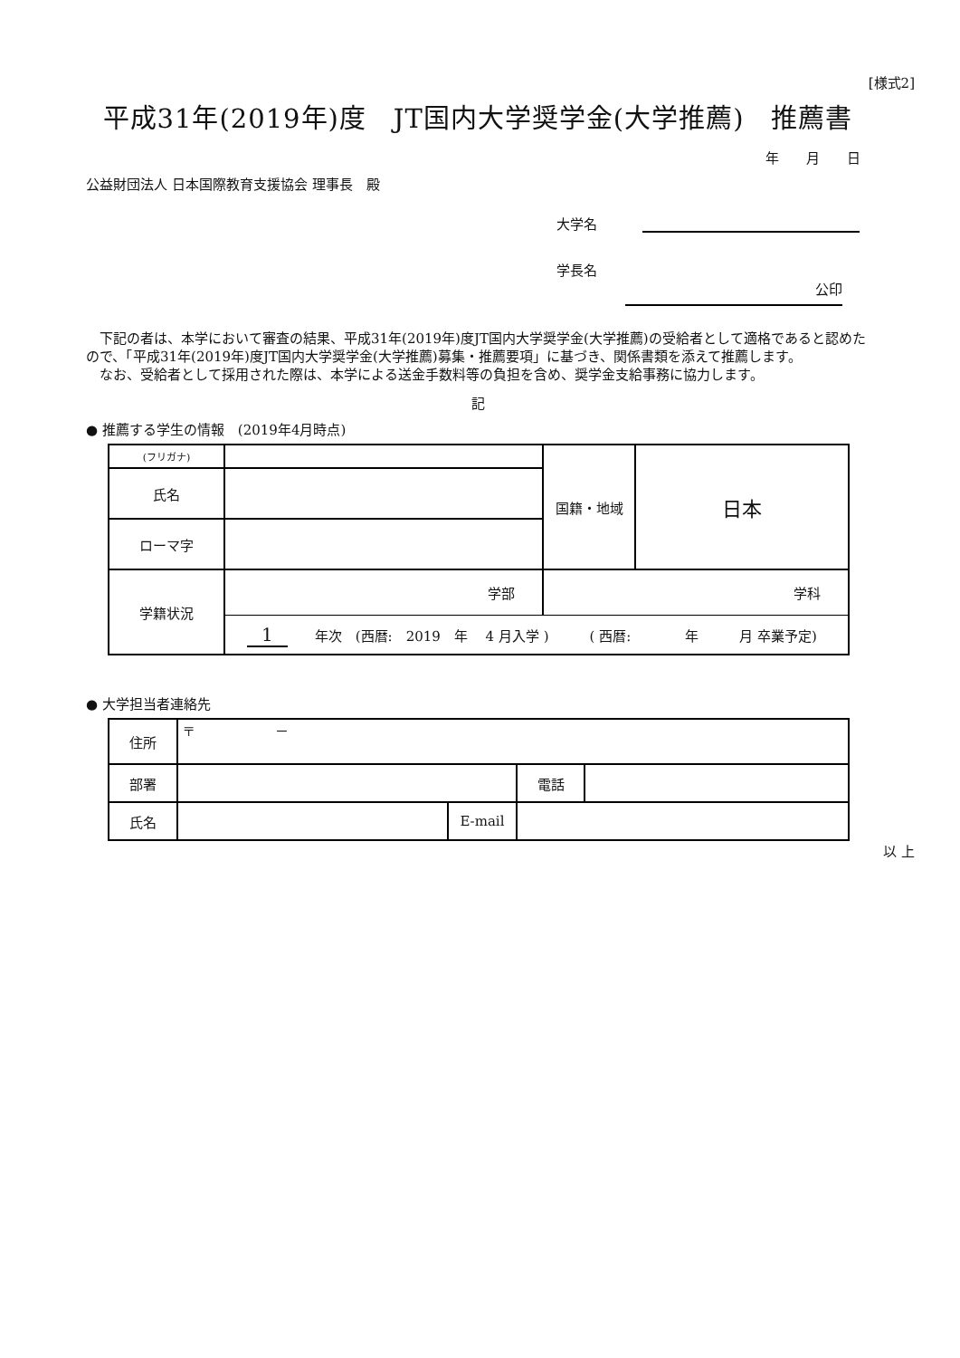[様式2]
平成31年(2019年)度　JT国内大学奨学金(大学推薦)　推薦書
年　　月　　日
公益財団法人 日本国際教育支援協会 理事長　殿
大学名　　　
学長名
公印　
　下記の者は、本学において審査の結果、平成31年(2019年)度JT国内大学奨学金(大学推薦)の受給者として適格であると認めたので、「平成31年(2019年)度JT国内大学奨学金(大学推薦)募集・推薦要項」に基づき、関係書類を添えて推薦します。
　なお、受給者として採用された際は、本学による送金手数料等の負担を含め、奨学金支給事務に協力します。
記
● 推薦する学生の情報　(2019年4月時点)
| (フリガナ) | | 国籍・地域 | 日本 |
| 氏名 | | | |
| ローマ字 | | | |
| 学籍状況 | 学部 | 学科 | |
| | 1 年次 (西暦: 2019 年 4 月入学 ) ( 西暦: 年 月 卒業予定) | | |
● 大学担当者連絡先
| 住所 | 〒 － | | | |
| 部署 | | | 電話 | |
| 氏名 | | E-mail | | |
以 上